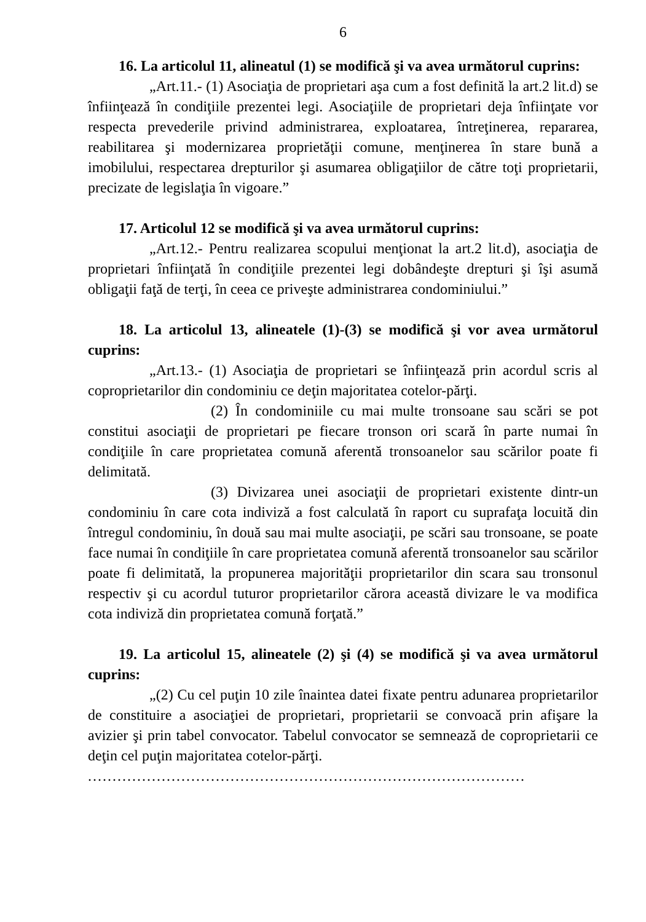6
16. La articolul 11, alineatul (1) se modifică şi va avea următorul cuprins:
„Art.11.- (1) Asociaţia de proprietari aşa cum a fost definită la art.2 lit.d) se înfiinţează în condiţiile prezentei legi. Asociaţiile de proprietari deja înfiinţate vor respecta prevederile privind administrarea, exploatarea, întreţinerea, repararea, reabilitarea şi modernizarea proprietăţii comune, menţinerea în stare bună a imobilului, respectarea drepturilor şi asumarea obligaţiilor de către toţi proprietarii, precizate de legislaţia în vigoare.”
17. Articolul 12 se modifică şi va avea următorul cuprins:
„Art.12.- Pentru realizarea scopului menţionat la art.2 lit.d), asociaţia de proprietari înfiinţată în condiţiile prezentei legi dobândeşte drepturi şi îşi asumă obligaţii faţă de terţi, în ceea ce priveşte administrarea condominiului.”
18. La articolul 13, alineatele (1)-(3) se modifică şi vor avea următorul cuprins:
„Art.13.- (1) Asociaţia de proprietari se înfiinţează prin acordul scris al coproprietarilor din condominiu ce deţin majoritatea cotelor-părţi.
(2) În condominiile cu mai multe tronsoane sau scări se pot constitui asociaţii de proprietari pe fiecare tronson ori scară în parte numai în condiţiile în care proprietatea comună aferentă tronsoanelor sau scărilor poate fi delimitată.
(3) Divizarea unei asociaţii de proprietari existente dintr-un condominiu în care cota indiviză a fost calculată în raport cu suprafaţa locuită din întregul condominiu, în două sau mai multe asociaţii, pe scări sau tronsoane, se poate face numai în condiţiile în care proprietatea comună aferentă tronsoanelor sau scărilor poate fi delimitată, la propunerea majorităţii proprietarilor din scara sau tronsonul respectiv şi cu acordul tuturor proprietarilor cărora această divizare le va modifica cota indiviză din proprietatea comună forţată.”
19. La articolul 15, alineatele (2) şi (4) se modifică şi va avea următorul cuprins:
„(2) Cu cel puţin 10 zile înaintea datei fixate pentru adunarea proprietarilor de constituire a asociaţiei de proprietari, proprietarii se convoacă prin afişare la avizier şi prin tabel convocator. Tabelul convocator se semnează de coproprietarii ce deţin cel puţin majoritatea cotelor-părţi.
.........................................................................................